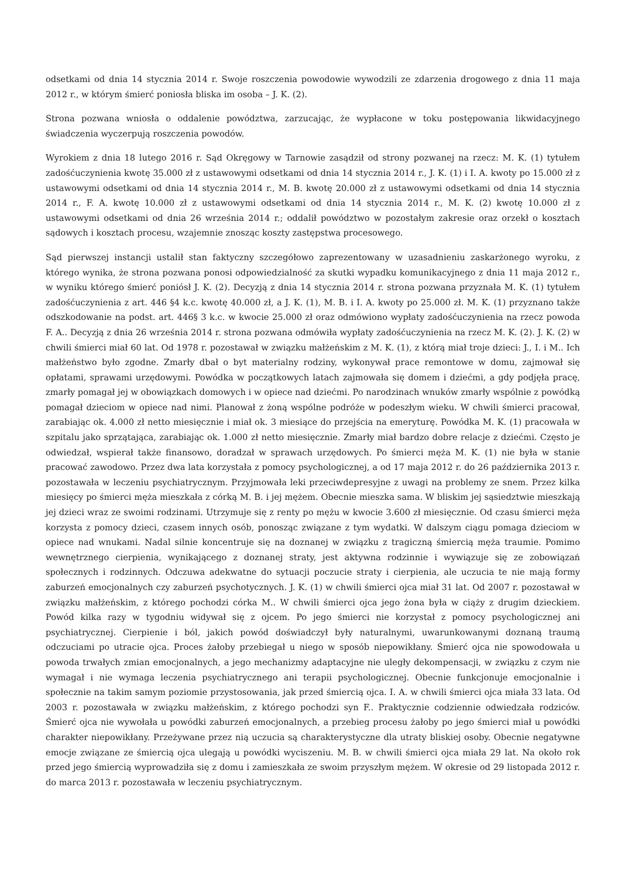odsetkami od dnia 14 stycznia 2014 r. Swoje roszczenia powodowie wywodzili ze zdarzenia drogowego z dnia 11 maja 2012 r., w którym śmierć poniosła bliska im osoba – J. K. (2).
Strona pozwana wniosła o oddalenie powództwa, zarzucając, że wypłacone w toku postępowania likwidacyjnego świadczenia wyczerpują roszczenia powodów.
Wyrokiem z dnia 18 lutego 2016 r. Sąd Okręgowy w Tarnowie zasądził od strony pozwanej na rzecz: M. K. (1) tytułem zadośćuczynienia kwotę 35.000 zł z ustawowymi odsetkami od dnia 14 stycznia 2014 r., J. K. (1) i I. A. kwoty po 15.000 zł z ustawowymi odsetkami od dnia 14 stycznia 2014 r., M. B. kwotę 20.000 zł z ustawowymi odsetkami od dnia 14 stycznia 2014 r., F. A. kwotę 10.000 zł z ustawowymi odsetkami od dnia 14 stycznia 2014 r., M. K. (2) kwotę 10.000 zł z ustawowymi odsetkami od dnia 26 września 2014 r.; oddalił powództwo w pozostałym zakresie oraz orzekł o kosztach sądowych i kosztach procesu, wzajemnie znosząc koszty zastępstwa procesowego.
Sąd pierwszej instancji ustalił stan faktyczny szczegółowo zaprezentowany w uzasadnieniu zaskarżonego wyroku, z którego wynika, że strona pozwana ponosi odpowiedzialność za skutki wypadku komunikacyjnego z dnia 11 maja 2012 r., w wyniku którego śmierć poniósł J. K. (2). Decyzją z dnia 14 stycznia 2014 r. strona pozwana przyznała M. K. (1) tytułem zadośćuczynienia z art. 446 §4 k.c. kwotę 40.000 zł, a J. K. (1), M. B. i I. A. kwoty po 25.000 zł. M. K. (1) przyznano także odszkodowanie na podst. art. 446§ 3 k.c. w kwocie 25.000 zł oraz odmówiono wypłaty zadośćuczynienia na rzecz powoda F. A.. Decyzją z dnia 26 września 2014 r. strona pozwana odmówiła wypłaty zadośćuczynienia na rzecz M. K. (2). J. K. (2) w chwili śmierci miał 60 lat. Od 1978 r. pozostawał w związku małżeńskim z M. K. (1), z którą miał troje dzieci: J., I. i M.. Ich małżeństwo było zgodne. Zmarły dbał o byt materialny rodziny, wykonywał prace remontowe w domu, zajmował się opłatami, sprawami urzędowymi. Powódka w początkowych latach zajmowała się domem i dziećmi, a gdy podjęła pracę, zmarły pomagał jej w obowiązkach domowych i w opiece nad dziećmi. Po narodzinach wnuków zmarły wspólnie z powódką pomagał dzieciom w opiece nad nimi. Planował z żoną wspólne podróże w podeszłym wieku. W chwili śmierci pracował, zarabiając ok. 4.000 zł netto miesięcznie i miał ok. 3 miesiące do przejścia na emeryturę. Powódka M. K. (1) pracowała w szpitalu jako sprzątająca, zarabiając ok. 1.000 zł netto miesięcznie. Zmarły miał bardzo dobre relacje z dziećmi. Często je odwiedzał, wspierał także finansowo, doradzał w sprawach urzędowych. Po śmierci męża M. K. (1) nie była w stanie pracować zawodowo. Przez dwa lata korzystała z pomocy psychologicznej, a od 17 maja 2012 r. do 26 października 2013 r. pozostawała w leczeniu psychiatrycznym. Przyjmowała leki przeciwdepresyjne z uwagi na problemy ze snem. Przez kilka miesięcy po śmierci męża mieszkała z córką M. B. i jej mężem. Obecnie mieszka sama. W bliskim jej sąsiedztwie mieszkają jej dzieci wraz ze swoimi rodzinami. Utrzymuje się z renty po mężu w kwocie 3.600 zł miesięcznie. Od czasu śmierci męża korzysta z pomocy dzieci, czasem innych osób, ponosząc związane z tym wydatki. W dalszym ciągu pomaga dzieciom w opiece nad wnukami. Nadal silnie koncentruje się na doznanej w związku z tragiczną śmiercią męża traumie. Pomimo wewnętrznego cierpienia, wynikającego z doznanej straty, jest aktywna rodzinnie i wywiązuje się ze zobowiązań społecznych i rodzinnych. Odczuwa adekwatne do sytuacji poczucie straty i cierpienia, ale uczucia te nie mają formy zaburzeń emocjonalnych czy zaburzeń psychotycznych. J. K. (1) w chwili śmierci ojca miał 31 lat. Od 2007 r. pozostawał w związku małżeńskim, z którego pochodzi córka M.. W chwili śmierci ojca jego żona była w ciąży z drugim dzieckiem. Powód kilka razy w tygodniu widywał się z ojcem. Po jego śmierci nie korzystał z pomocy psychologicznej ani psychiatrycznej. Cierpienie i ból, jakich powód doświadczył były naturalnymi, uwarunkowanymi doznaną traumą odczuciami po utracie ojca. Proces żałoby przebiegał u niego w sposób niepowikłany. Śmierć ojca nie spowodowała u powoda trwałych zmian emocjonalnych, a jego mechanizmy adaptacyjne nie uległy dekompensacji, w związku z czym nie wymagał i nie wymaga leczenia psychiatrycznego ani terapii psychologicznej. Obecnie funkcjonuje emocjonalnie i społecznie na takim samym poziomie przystosowania, jak przed śmiercią ojca. I. A. w chwili śmierci ojca miała 33 lata. Od 2003 r. pozostawała w związku małżeńskim, z którego pochodzi syn F.. Praktycznie codziennie odwiedzała rodziców. Śmierć ojca nie wywołała u powódki zaburzeń emocjonalnych, a przebieg procesu żałoby po jego śmierci miał u powódki charakter niepowikłany. Przeżywane przez nią uczucia są charakterystyczne dla utraty bliskiej osoby. Obecnie negatywne emocje związane ze śmiercią ojca ulegają u powódki wyciszeniu. M. B. w chwili śmierci ojca miała 29 lat. Na około rok przed jego śmiercią wyprowadziła się z domu i zamieszkała ze swoim przyszłym mężem. W okresie od 29 listopada 2012 r. do marca 2013 r. pozostawała w leczeniu psychiatrycznym.